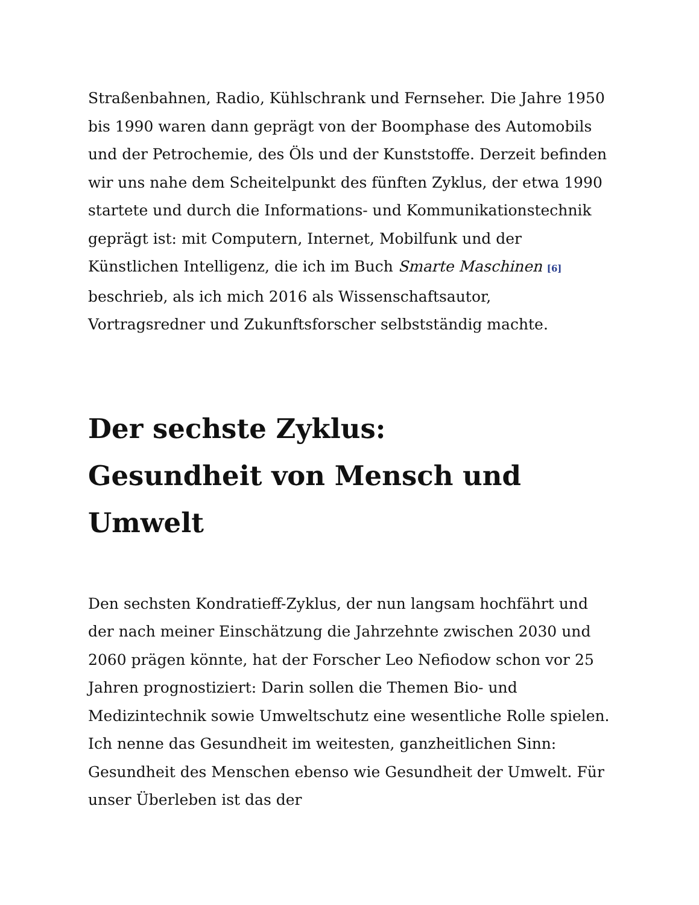Straßenbahnen, Radio, Kühlschrank und Fernseher. Die Jahre 1950 bis 1990 waren dann geprägt von der Boomphase des Automobils und der Petrochemie, des Öls und der Kunststoffe. Derzeit befinden wir uns nahe dem Scheitelpunkt des fünften Zyklus, der etwa 1990 startete und durch die Informations- und Kommunikationstechnik geprägt ist: mit Computern, Internet, Mobilfunk und der Künstlichen Intelligenz, die ich im Buch Smarte Maschinen<sup>[6]</sup> beschrieb, als ich mich 2016 als Wissenschaftsautor, Vortragsredner und Zukunftsforscher selbstständig machte.
Der sechste Zyklus:
Gesundheit von Mensch und Umwelt
Den sechsten Kondratieff-Zyklus, der nun langsam hochfährt und der nach meiner Einschätzung die Jahrzehnte zwischen 2030 und 2060 prägen könnte, hat der Forscher Leo Nefiodow schon vor 25 Jahren prognostiziert: Darin sollen die Themen Bio- und Medizintechnik sowie Umweltschutz eine wesentliche Rolle spielen. Ich nenne das Gesundheit im weitesten, ganzheitlichen Sinn: Gesundheit des Menschen ebenso wie Gesundheit der Umwelt. Für unser Überleben ist das der